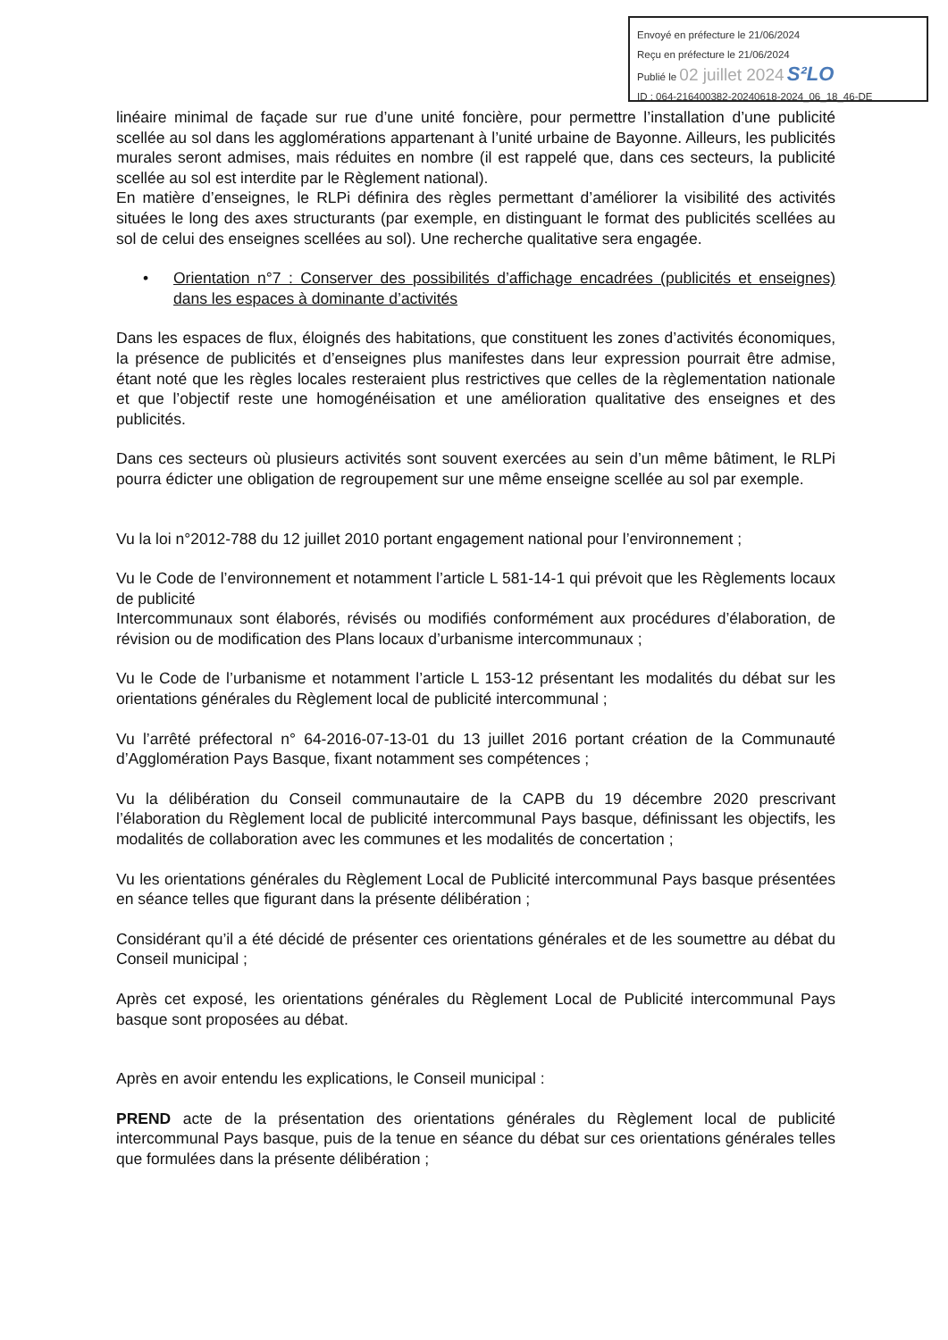Envoyé en préfecture le 21/06/2024
Reçu en préfecture le 21/06/2024
Publié le 02 juillet 2024 S²LO
ID : 064-216400382-20240618-2024_06_18_46-DE
linéaire minimal de façade sur rue d’une unité foncière, pour permettre l’installation d’une publicité scellée au sol dans les agglomérations appartenant à l’unité urbaine de Bayonne. Ailleurs, les publicités murales seront admises, mais réduites en nombre (il est rappelé que, dans ces secteurs, la publicité scellée au sol est interdite par le Règlement national).
En matière d’enseignes, le RLPi définira des règles permettant d’améliorer la visibilité des activités situées le long des axes structurants (par exemple, en distinguant le format des publicités scellées au sol de celui des enseignes scellées au sol). Une recherche qualitative sera engagée.
• Orientation n°7 : Conserver des possibilités d’affichage encadrées (publicités et enseignes) dans les espaces à dominante d’activités
Dans les espaces de flux, éloignés des habitations, que constituent les zones d’activités économiques, la présence de publicités et d’enseignes plus manifestes dans leur expression pourrait être admise, étant noté que les règles locales resteraient plus restrictives que celles de la règlementation nationale et que l’objectif reste une homogénéisation et une amélioration qualitative des enseignes et des publicités.
Dans ces secteurs où plusieurs activités sont souvent exercées au sein d’un même bâtiment, le RLPi pourra édicter une obligation de regroupement sur une même enseigne scellée au sol par exemple.
Vu la loi n°2012-788 du 12 juillet 2010 portant engagement national pour l’environnement ;
Vu le Code de l’environnement et notamment l’article L 581-14-1 qui prévoit que les Règlements locaux de publicité
Intercommunaux sont élaborés, révisés ou modifiés conformément aux procédures d’élaboration, de révision ou de modification des Plans locaux d’urbanisme intercommunaux ;
Vu le Code de l’urbanisme et notamment l’article L 153-12 présentant les modalités du débat sur les orientations générales du Règlement local de publicité intercommunal ;
Vu l’arrêté préfectoral n° 64-2016-07-13-01 du 13 juillet 2016 portant création de la Communauté d’Agglomération Pays Basque, fixant notamment ses compétences ;
Vu la délibération du Conseil communautaire de la CAPB du 19 décembre 2020 prescrivant l’élaboration du Règlement local de publicité intercommunal Pays basque, définissant les objectifs, les modalités de collaboration avec les communes et les modalités de concertation ;
Vu les orientations générales du Règlement Local de Publicité intercommunal Pays basque présentées en séance telles que figurant dans la présente délibération ;
Considérant qu’il a été décidé de présenter ces orientations générales et de les soumettre au débat du Conseil municipal ;
Après cet exposé, les orientations générales du Règlement Local de Publicité intercommunal Pays basque sont proposées au débat.
Après en avoir entendu les explications, le Conseil municipal :
PREND acte de la présentation des orientations générales du Règlement local de publicité intercommunal Pays basque, puis de la tenue en séance du débat sur ces orientations générales telles que formulées dans la présente délibération ;